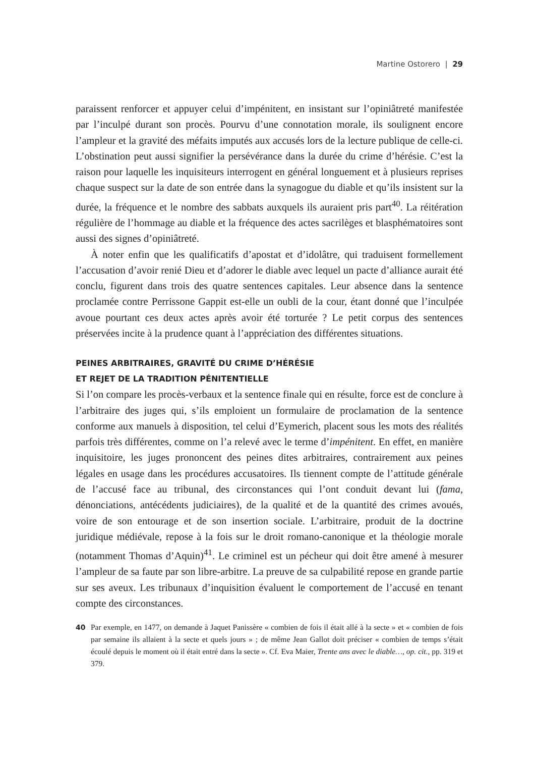Martine Ostorero | 29
paraissent renforcer et appuyer celui d’impénitent, en insistant sur l’opiniâtreté manifestée par l’inculpé durant son procès. Pourvu d’une connotation morale, ils soulignent encore l’ampleur et la gravité des méfaits imputés aux accusés lors de la lecture publique de celle-ci. L’obstination peut aussi signifier la persévérance dans la durée du crime d’hérésie. C’est la raison pour laquelle les inquisiteurs interrogent en général longuement et à plusieurs reprises chaque suspect sur la date de son entrée dans la synagogue du diable et qu’ils insistent sur la durée, la fréquence et le nombre des sabbats auxquels ils auraient pris part<sup>40</sup>. La réitération régulière de l’hommage au diable et la fréquence des actes sacrilèges et blasphématoires sont aussi des signes d’opiniâtreté.
À noter enfin que les qualificatifs d’apostat et d’idolâtre, qui traduisent formellement l’accusation d’avoir renié Dieu et d’adorer le diable avec lequel un pacte d’alliance aurait été conclu, figurent dans trois des quatre sentences capitales. Leur absence dans la sentence proclamée contre Perrissone Gappit est-elle un oubli de la cour, étant donné que l’inculpée avoue pourtant ces deux actes après avoir été torturée ? Le petit corpus des sentences préservées incite à la prudence quant à l’appréciation des différentes situations.
PEINES ARBITRAIRES, GRAVITÉ DU CRIME D’HÉRÉSIE
ET REJET DE LA TRADITION PÉNITENTIELLE
Si l’on compare les procès-verbaux et la sentence finale qui en résulte, force est de conclure à l’arbitraire des juges qui, s’ils emploient un formulaire de proclamation de la sentence conforme aux manuels à disposition, tel celui d’Eymerich, placent sous les mots des réalités parfois très différentes, comme on l’a relevé avec le terme d’impénitent. En effet, en manière inquisitoire, les juges prononcent des peines dites arbitraires, contrairement aux peines légales en usage dans les procédures accusatoires. Ils tiennent compte de l’attitude générale de l’accusé face au tribunal, des circonstances qui l’ont conduit devant lui (fama, dénonciations, antécédents judiciaires), de la qualité et de la quantité des crimes avoués, voire de son entourage et de son insertion sociale. L’arbitraire, produit de la doctrine juridique médiévale, repose à la fois sur le droit romano-canonique et la théologie morale (notamment Thomas d’Aquin)<sup>41</sup>. Le criminel est un pécheur qui doit être amené à mesurer l’ampleur de sa faute par son libre-arbitre. La preuve de sa culpabilité repose en grande partie sur ses aveux. Les tribunaux d’inquisition évaluent le comportement de l’accusé en tenant compte des circonstances.
40 Par exemple, en 1477, on demande à Jaquet Panissère « combien de fois il était allé à la secte » et « combien de fois par semaine ils allaient à la secte et quels jours » ; de même Jean Gallot doit préciser « combien de temps s’était écoulé depuis le moment où il était entré dans la secte ». Cf. Eva Maier, Trente ans avec le diable…, op. cit., pp. 319 et 379.